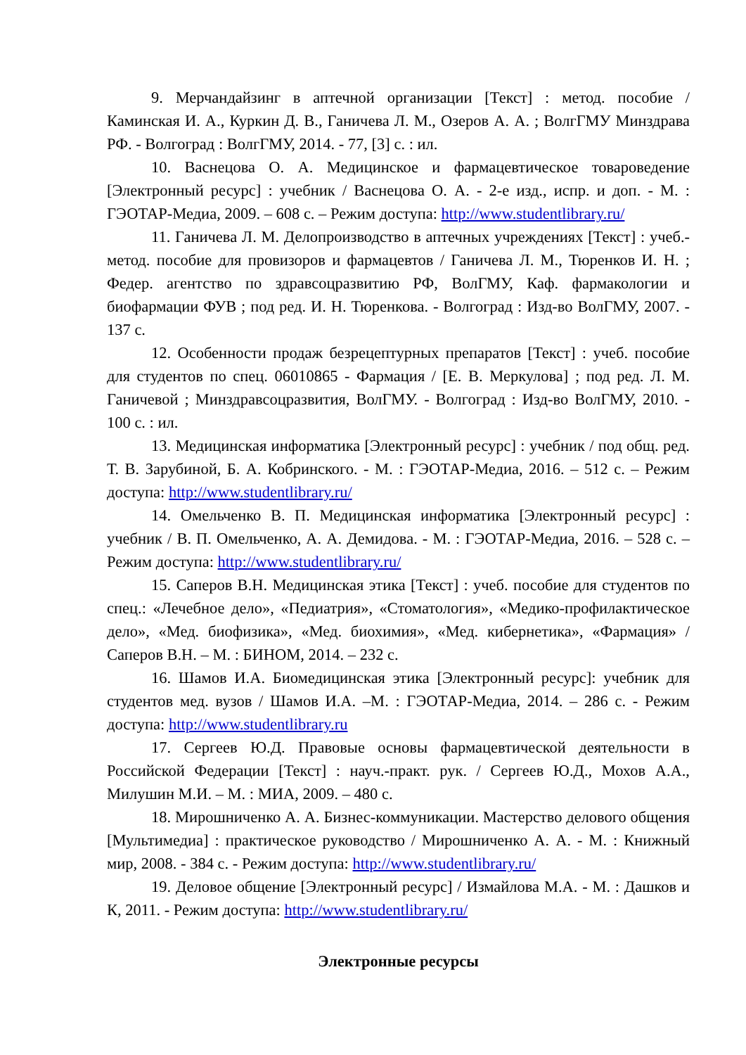9. Мерчандайзинг в аптечной организации [Текст] : метод. пособие / Каминская И. А., Куркин Д. В., Ганичева Л. М., Озеров А. А. ; ВолгГМУ Минздрава РФ. - Волгоград : ВолгГМУ, 2014. - 77, [3] с. : ил.
10. Васнецова О. А. Медицинское и фармацевтическое товароведение [Электронный ресурс] : учебник / Васнецова О. А. - 2-е изд., испр. и доп. - М. : ГЭОТАР-Медиа, 2009. – 608 с. – Режим доступа: http://www.studentlibrary.ru/
11. Ганичева Л. М. Делопроизводство в аптечных учреждениях [Текст] : учеб.-метод. пособие для провизоров и фармацевтов / Ганичева Л. М., Тюренков И. Н. ; Федер. агентство по здравсоцразвитию РФ, ВолГМУ, Каф. фармакологии и биофармации ФУВ ; под ред. И. Н. Тюренкова. - Волгоград : Изд-во ВолГМУ, 2007. - 137 с.
12. Особенности продаж безрецептурных препаратов [Текст] : учеб. пособие для студентов по спец. 06010865 - Фармация / [Е. В. Меркулова] ; под ред. Л. М. Ганичевой ; Минздравсоцразвития, ВолГМУ. - Волгоград : Изд-во ВолГМУ, 2010. - 100 с. : ил.
13. Медицинская информатика [Электронный ресурс] : учебник / под общ. ред. Т. В. Зарубиной, Б. А. Кобринского. - М. : ГЭОТАР-Медиа, 2016. – 512 с. – Режим доступа: http://www.studentlibrary.ru/
14. Омельченко В. П. Медицинская информатика [Электронный ресурс] : учебник / В. П. Омельченко, А. А. Демидова. - М. : ГЭОТАР-Медиа, 2016. – 528 с. – Режим доступа: http://www.studentlibrary.ru/
15. Саперов В.Н. Медицинская этика [Текст] : учеб. пособие для студентов по спец.: «Лечебное дело», «Педиатрия», «Стоматология», «Медико-профилактическое дело», «Мед. биофизика», «Мед. биохимия», «Мед. кибернетика», «Фармация» / Саперов В.Н. – М. : БИНОМ, 2014. – 232 с.
16. Шамов И.А. Биомедицинская этика [Электронный ресурс]: учебник для студентов мед. вузов / Шамов И.А. –М. : ГЭОТАР-Медиа, 2014. – 286 с. - Режим доступа: http://www.studentlibrary.ru
17. Сергеев Ю.Д. Правовые основы фармацевтической деятельности в Российской Федерации [Текст] : науч.-практ. рук. / Сергеев Ю.Д., Мохов А.А., Милушин М.И. – М. : МИА, 2009. – 480 с.
18. Мирошниченко А. А. Бизнес-коммуникации. Мастерство делового общения [Мультимедиа] : практическое руководство / Мирошниченко А. А. - М. : Книжный мир, 2008. - 384 с. - Режим доступа: http://www.studentlibrary.ru/
19. Деловое общение [Электронный ресурс] / Измайлова М.А. - М. : Дашков и К, 2011. - Режим доступа: http://www.studentlibrary.ru/
Электронные ресурсы